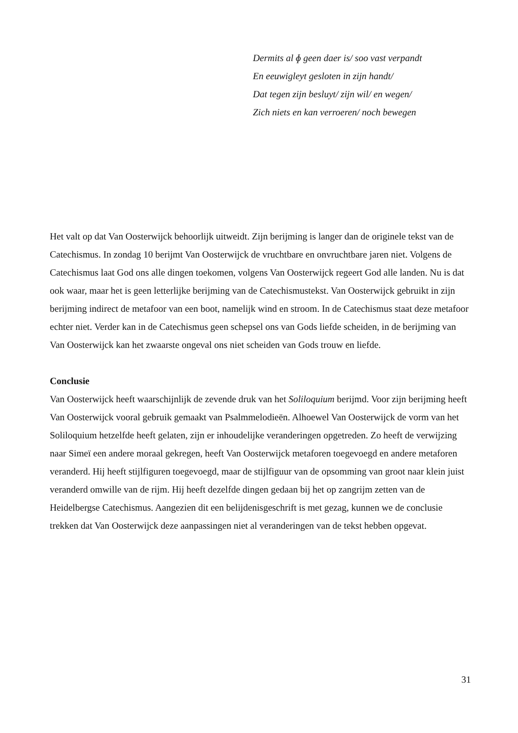Dermits al ɸ geen daer is/ soo vast verpandt
En eeuwigleyt gesloten in zijn handt/
Dat tegen zijn besluyt/ zijn wil/ en wegen/
Zich niets en kan verroeren/ noch bewegen
Het valt op dat Van Oosterwijck behoorlijk uitweidt. Zijn berijming is langer dan de originele tekst van de Catechismus. In zondag 10 berijmt Van Oosterwijck de vruchtbare en onvruchtbare jaren niet. Volgens de Catechismus laat God ons alle dingen toekomen, volgens Van Oosterwijck regeert God alle landen. Nu is dat ook waar, maar het is geen letterlijke berijming van de Catechismustekst. Van Oosterwijck gebruikt in zijn berijming indirect de metafoor van een boot, namelijk wind en stroom. In de Catechismus staat deze metafoor echter niet. Verder kan in de Catechismus geen schepsel ons van Gods liefde scheiden, in de berijming van Van Oosterwijck kan het zwaarste ongeval ons niet scheiden van Gods trouw en liefde.
Conclusie
Van Oosterwijck heeft waarschijnlijk de zevende druk van het Soliloquium berijmd. Voor zijn berijming heeft Van Oosterwijck vooral gebruik gemaakt van Psalmmelodieën. Alhoewel Van Oosterwijck de vorm van het Soliloquium hetzelfde heeft gelaten, zijn er inhoudelijke veranderingen opgetreden. Zo heeft de verwijzing naar Simeï een andere moraal gekregen, heeft Van Oosterwijck metaforen toegevoegd en andere metaforen veranderd. Hij heeft stijlfiguren toegevoegd, maar de stijlfiguur van de opsomming van groot naar klein juist veranderd omwille van de rijm. Hij heeft dezelfde dingen gedaan bij het op zangrijm zetten van de Heidelbergse Catechismus. Aangezien dit een belijdenisgeschrift is met gezag, kunnen we de conclusie trekken dat Van Oosterwijck deze aanpassingen niet al veranderingen van de tekst hebben opgevat.
31